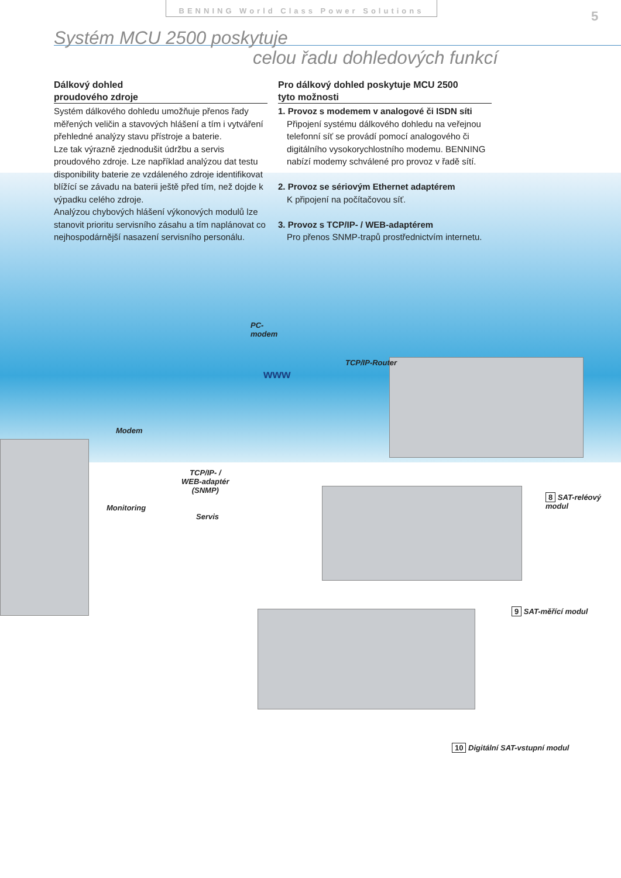BENNING World Class Power Solutions
5
Systém MCU 2500 poskytuje
celou řadu dohledových funkcí
Dálkový dohled
proudového zdroje
Systém dálkového dohledu umožňuje přenos řady měřených veličin a stavových hlášení a tím i vytváření přehledné analýzy stavu přístroje a baterie.
Lze tak výrazně zjednodušit údržbu a servis proudového zdroje. Lze například analýzou dat testu disponibility baterie ze vzdáleného zdroje identifikovat blížící se závadu na baterii ještě před tím, než dojde k výpadku celého zdroje.
Analýzou chybových hlášení výkonových modulů lze stanovit prioritu servisního zásahu a tím naplánovat co nejhospodárnější nasazení servisního personálu.
Pro dálkový dohled poskytuje MCU 2500
tyto možnosti
1. Provoz s modemem v analogové či ISDN síti
Připojení systému dálkového dohledu na veřejnou telefonní síť se provádí pomocí analogového či digitálního vysokorychlostního modemu. BENNING nabízí modemy schválené pro provoz v řadě sítí.
2. Provoz se sériovým Ethernet adaptérem
K připojení na počítačovou síť.
3. Provoz s TCP/IP- / WEB-adaptérem
Pro přenos SNMP-trapů prostřednictvím internetu.
PC-
modem
TCP/IP-Router
www
Modem
TCP/IP- /
WEB-adaptér
(SNMP)
Monitoring
Servis
8 SAT-reléový modul
9 SAT-měřící modul
10 Digitální SAT-vstupní modul